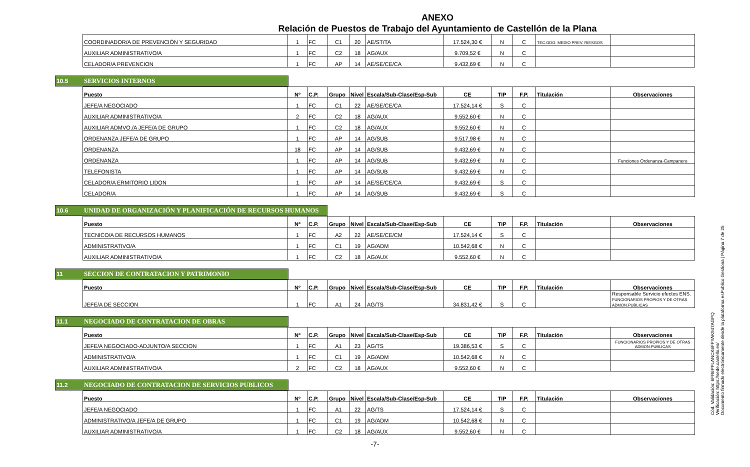ANEXO
Relación de Puestos de Trabajo del Ayuntamiento de Castellón de la Plana
| COORDINADOR/A DE PREVENCIÓN Y SEGURIDAD | 1 | FC | C1 | 20 | AE/ST/TA | 17.524,30 € | N | C | TEC.GDO. MEDIO PREV. RIESGOS | |
| AUXILIAR ADMINISTRATIVO/A | 1 | FC | C2 | 18 | AG/AUX | 9.709,52 € | N | C | | |
| CELADOR/A PREVENCION | 1 | FC | AP | 14 | AE/SE/CE/CA | 9.432,69 € | N | C | | |
10.5 SERVICIOS INTERNOS
| Puesto | Nº | C.P. | Grupo | Nivel | Escala/Sub-Clase/Esp-Sub | CE | TIP | F.P. | Titulación | Observaciones |
| --- | --- | --- | --- | --- | --- | --- | --- | --- | --- | --- |
| JEFE/A NEGOCIADO | 1 | FC | C1 | 22 | AE/SE/CE/CA | 17.524,14 € | S | C | | |
| AUXILIAR ADMINISTRATIVO/A | 2 | FC | C2 | 18 | AG/AUX | 9.552,60 € | N | C | | |
| AUXILIAR ADMVO./A JEFE/A DE GRUPO | 1 | FC | C2 | 18 | AG/AUX | 9.552,60 € | N | C | | |
| ORDENANZA JEFE/A DE GRUPO | 1 | FC | AP | 14 | AG/SUB | 9.517,98 € | N | C | | |
| ORDENANZA | 18 | FC | AP | 14 | AG/SUB | 9.432,69 € | N | C | | |
| ORDENANZA | 1 | FC | AP | 14 | AG/SUB | 9.432,69 € | N | C | | Funciones Ordenanza-Campanero |
| TELEFONISTA | 1 | FC | AP | 14 | AG/SUB | 9.432,69 € | N | C | | |
| CELADOR/A ERMITORIO LIDON | 1 | FC | AP | 14 | AE/SE/CE/CA | 9.432,69 € | S | C | | |
| CELADOR/A | 1 | FC | AP | 14 | AG/SUB | 9.432,69 € | S | C | | |
10.6 UNIDAD DE ORGANIZACIÓN Y PLANIFICACIÓN DE RECURSOS HUMANOS
| Puesto | Nº | C.P. | Grupo | Nivel | Escala/Sub-Clase/Esp-Sub | CE | TIP | F.P. | Titulación | Observaciones |
| --- | --- | --- | --- | --- | --- | --- | --- | --- | --- | --- |
| TECNICO/A DE RECURSOS HUMANOS | 1 | FC | A2 | 22 | AE/SE/CE/CM | 17.524,14 € | S | C | | |
| ADMINISTRATIVO/A | 1 | FC | C1 | 19 | AG/ADM | 10.542,68 € | N | C | | |
| AUXILIAR ADMINISTRATIVO/A | 1 | FC | C2 | 18 | AG/AUX | 9.552,60 € | N | C | | |
11 SECCION DE CONTRATACION Y PATRIMONIO
| Puesto | Nº | C.P. | Grupo | Nivel | Escala/Sub-Clase/Esp-Sub | CE | TIP | F.P. | Titulación | Observaciones |
| --- | --- | --- | --- | --- | --- | --- | --- | --- | --- | --- |
| JEFE/A DE SECCION | 1 | FC | A1 | 24 | AG/TS | 34.831,42 € | S | C | | Responsable Servicio efectos ENS. FUNCIONARIOS PROPIOS Y DE OTRAS ADMON.PUBLICAS |
11.1 NEGOCIADO DE CONTRATACION DE OBRAS
| Puesto | Nº | C.P. | Grupo | Nivel | Escala/Sub-Clase/Esp-Sub | CE | TIP | F.P. | Titulación | Observaciones |
| --- | --- | --- | --- | --- | --- | --- | --- | --- | --- | --- |
| JEFE/A NEGOCIADO-ADJUNTO/A SECCION | 1 | FC | A1 | 23 | AG/TS | 19.386,53 € | S | C | | FUNCIONARIOS PROPIOS Y DE OTRAS ADMON.PUBLICAS |
| ADMINISTRATIVO/A | 1 | FC | C1 | 19 | AG/ADM | 10.542,68 € | N | C | | |
| AUXILIAR ADMINISTRATIVO/A | 2 | FC | C2 | 18 | AG/AUX | 9.552,60 € | N | C | | |
11.2 NEGOCIADO DE CONTRATACION DE SERVICIOS PUBLICOS
| Puesto | Nº | C.P. | Grupo | Nivel | Escala/Sub-Clase/Esp-Sub | CE | TIP | F.P. | Titulación | Observaciones |
| --- | --- | --- | --- | --- | --- | --- | --- | --- | --- | --- |
| JEFE/A NEGOCIADO | 1 | FC | A1 | 22 | AG/TS | 17.524,14 € | S | C | | |
| ADMINISTRATIVO/A JEFE/A DE GRUPO | 1 | FC | C1 | 19 | AG/ADM | 10.542,68 € | N | C | | |
| AUXILIAR ADMINISTRATIVO/A | 1 | FC | C2 | 18 | AG/AUX | 9.552,60 € | N | C | | |
-7-
Cód. Validación: 6FR6PFLANCK6FFYAK947AGPQ
Verificación: https://sede.castello.es/
Documento firmado electrónicamente desde la plataforma esPublico Gestiona | Página 7 de 25